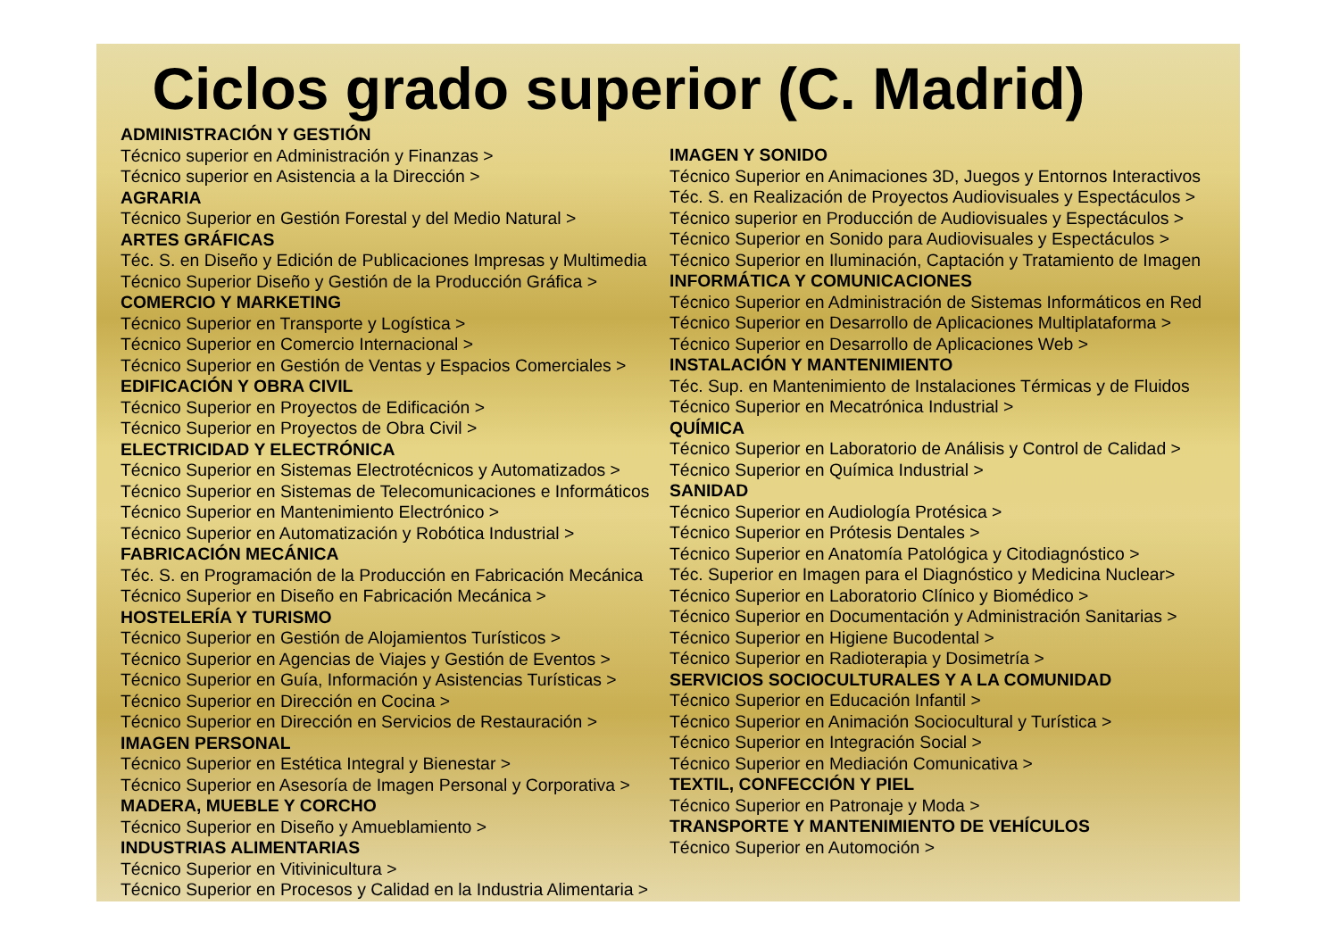Ciclos grado superior (C. Madrid)
ADMINISTRACIÓN Y GESTIÓN
Técnico superior en Administración y Finanzas >
Técnico superior en Asistencia a la Dirección >
AGRARIA
Técnico Superior en Gestión Forestal y del Medio Natural >
ARTES GRÁFICAS
Téc. S. en Diseño y Edición de Publicaciones Impresas y Multimedia
Técnico Superior Diseño y Gestión de la Producción Gráfica >
COMERCIO Y MARKETING
Técnico Superior en Transporte y Logística >
Técnico Superior en Comercio Internacional >
Técnico Superior en Gestión de Ventas y Espacios Comerciales >
EDIFICACIÓN Y OBRA CIVIL
Técnico Superior en Proyectos de Edificación >
Técnico Superior en Proyectos de Obra Civil >
ELECTRICIDAD Y ELECTRÓNICA
Técnico Superior en Sistemas Electrotécnicos y Automatizados >
Técnico Superior en Sistemas de Telecomunicaciones e Informáticos
Técnico Superior en Mantenimiento Electrónico >
Técnico Superior en Automatización y Robótica Industrial >
FABRICACIÓN MECÁNICA
Téc. S. en Programación de la Producción en Fabricación Mecánica
Técnico Superior en Diseño en Fabricación Mecánica >
HOSTELERÍA Y TURISMO
Técnico Superior en Gestión de Alojamientos Turísticos >
Técnico Superior en Agencias de Viajes y Gestión de Eventos >
Técnico Superior en Guía, Información y Asistencias Turísticas >
Técnico Superior en Dirección en Cocina >
Técnico Superior en Dirección en Servicios de Restauración >
IMAGEN PERSONAL
Técnico Superior en Estética Integral y Bienestar >
Técnico Superior en Asesoría de Imagen Personal y Corporativa >
MADERA, MUEBLE Y CORCHO
Técnico Superior en Diseño y Amueblamiento >
INDUSTRIAS ALIMENTARIAS
Técnico Superior en Vitivinicultura >
Técnico Superior en Procesos y Calidad en la Industria Alimentaria >
IMAGEN Y SONIDO
Técnico Superior en Animaciones 3D, Juegos y Entornos Interactivos
Téc. S. en Realización de Proyectos Audiovisuales y Espectáculos >
Técnico superior en Producción de Audiovisuales y Espectáculos >
Técnico Superior en Sonido para Audiovisuales y Espectáculos >
Técnico Superior en Iluminación, Captación y Tratamiento de Imagen
INFORMÁTICA Y COMUNICACIONES
Técnico Superior en Administración de Sistemas Informáticos en Red
Técnico Superior en Desarrollo de Aplicaciones Multiplataforma >
Técnico Superior en Desarrollo de Aplicaciones Web >
INSTALACIÓN Y MANTENIMIENTO
Téc. Sup. en Mantenimiento de Instalaciones Térmicas y de Fluidos
Técnico Superior en Mecatrónica Industrial >
QUÍMICA
Técnico Superior en Laboratorio de Análisis y Control de Calidad >
Técnico Superior en Química Industrial >
SANIDAD
Técnico Superior en Audiología Protésica >
Técnico Superior en Prótesis Dentales >
Técnico Superior en Anatomía Patológica y Citodiagnóstico >
Téc. Superior en Imagen para el Diagnóstico y Medicina Nuclear>
Técnico Superior en Laboratorio Clínico y Biomédico >
Técnico Superior en Documentación y Administración Sanitarias >
Técnico Superior en Higiene Bucodental >
Técnico Superior en Radioterapia y Dosimetría >
SERVICIOS SOCIOCULTURALES Y A LA COMUNIDAD
Técnico Superior en Educación Infantil >
Técnico Superior en Animación Sociocultural y Turística >
Técnico Superior en Integración Social >
Técnico Superior en Mediación Comunicativa >
TEXTIL, CONFECCIÓN Y PIEL
Técnico Superior en Patronaje y Moda >
TRANSPORTE Y MANTENIMIENTO DE VEHÍCULOS
Técnico Superior en Automoción >